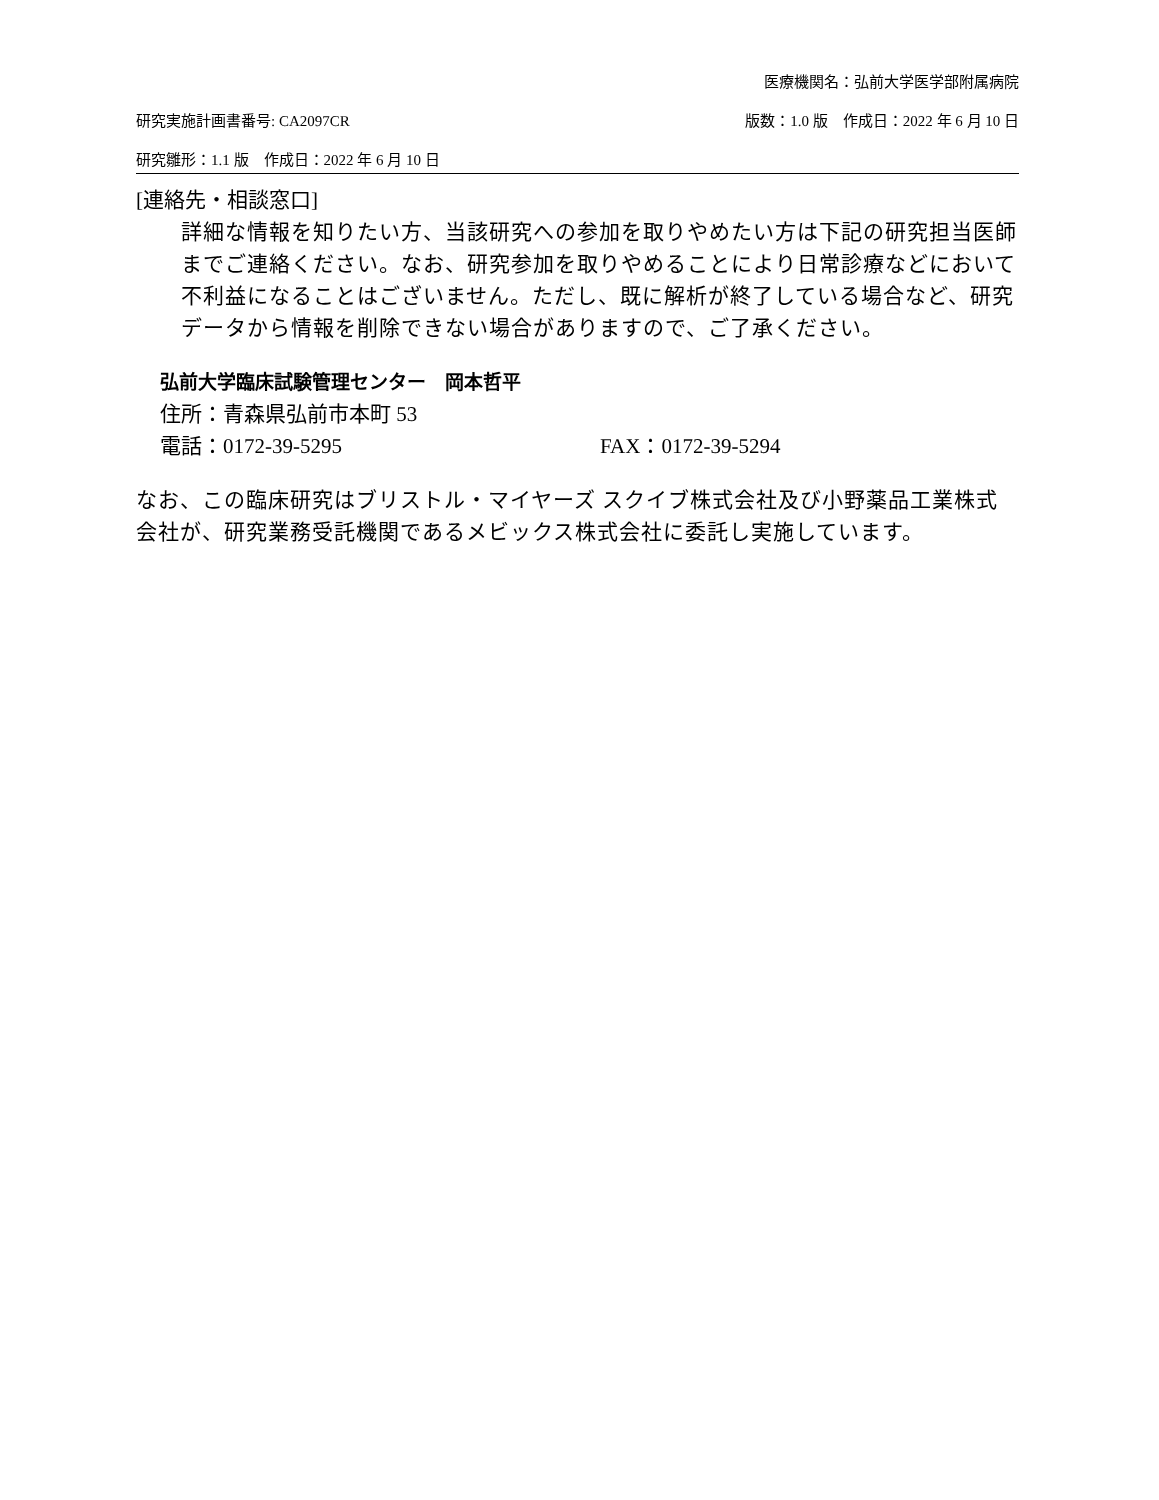医療機関名：弘前大学医学部附属病院
研究実施計画書番号: CA2097CR 版数：1.0 版　作成日：2022 年 6 月 10 日
研究雛形：1.1 版　作成日：2022 年 6 月 10 日
[連絡先・相談窓口]
詳細な情報を知りたい方、当該研究への参加を取りやめたい方は下記の研究担当医師までご連絡ください。なお、研究参加を取りやめることにより日常診療などにおいて不利益になることはございません。ただし、既に解析が終了している場合など、研究データから情報を削除できない場合がありますので、ご了承ください。
弘前大学臨床試験管理センター　岡本哲平
住所：青森県弘前市本町 53
電話：0172-39-5295 FAX：0172-39-5294
なお、この臨床研究はブリストル・マイヤーズ スクイブ株式会社及び小野薬品工業株式会社が、研究業務受託機関であるメビックス株式会社に委託し実施しています。